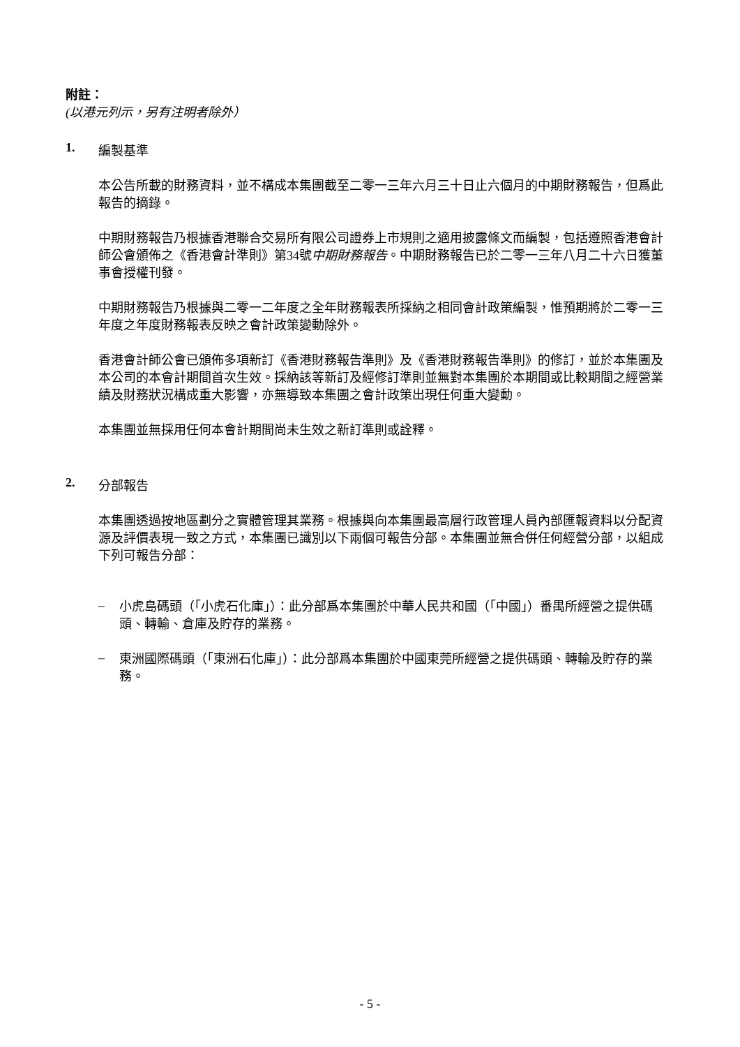附註：
(以港元列示，另有注明者除外）
1. 編製基準
本公告所載的財務資料，並不構成本集團截至二零一三年六月三十日止六個月的中期財務報告，但爲此報告的摘錄。
中期財務報告乃根據香港聯合交易所有限公司證券上市規則之適用披露條文而編製，包括遵照香港會計師公會頒佈之《香港會計準則》第34號中期財務報告。中期財務報告已於二零一三年八月二十六日獲董事會授權刊發。
中期財務報告乃根據與二零一二年度之全年財務報表所採納之相同會計政策編製，惟預期將於二零一三年度之年度財務報表反映之會計政策變動除外。
香港會計師公會已頒佈多項新訂《香港財務報告準則》及《香港財務報告準則》的修訂，並於本集團及本公司的本會計期間首次生效。採納該等新訂及經修訂準則並無對本集團於本期間或比較期間之經營業績及財務狀況構成重大影響，亦無導致本集團之會計政策出現任何重大變動。
本集團並無採用任何本會計期間尚未生效之新訂準則或詮釋。
2. 分部報告
本集團透過按地區劃分之實體管理其業務。根據與向本集團最高層行政管理人員內部匯報資料以分配資源及評價表現一致之方式，本集團已識別以下兩個可報告分部。本集團並無合併任何經營分部，以組成下列可報告分部：
–
小虎島碼頭（「小虎石化庫」）：此分部爲本集團於中華人民共和國（「中國」）番禺所經營之提供碼頭、轉輸、倉庫及貯存的業務。
–
東洲國際碼頭（「東洲石化庫」）：此分部爲本集團於中國東莞所經營之提供碼頭、轉輸及貯存的業務。
- 5 -